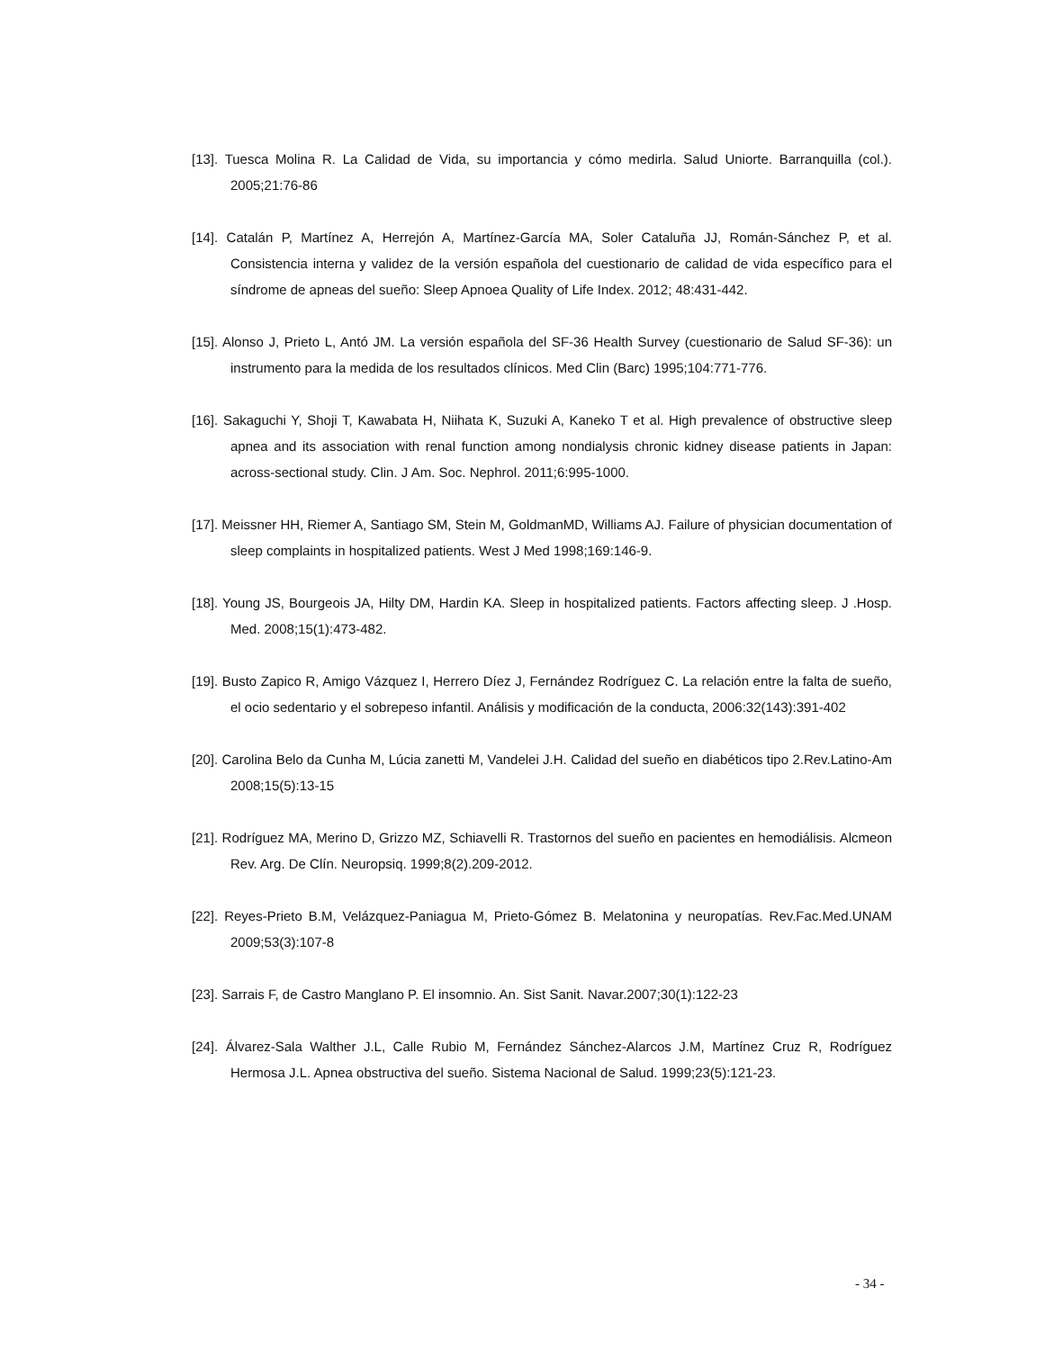[13]. Tuesca Molina R. La Calidad de Vida, su importancia y cómo medirla. Salud Uniorte. Barranquilla (col.). 2005;21:76-86
[14]. Catalán P, Martínez A, Herrejón A, Martínez-García MA, Soler Cataluña JJ, Román-Sánchez P, et al. Consistencia interna y validez de la versión española del cuestionario de calidad de vida específico para el síndrome de apneas del sueño: Sleep Apnoea Quality of Life Index. 2012; 48:431-442.
[15]. Alonso J, Prieto L, Antó JM. La versión española del SF-36 Health Survey (cuestionario de Salud SF-36): un instrumento para la medida de los resultados clínicos. Med Clin (Barc) 1995;104:771-776.
[16]. Sakaguchi Y, Shoji T, Kawabata H, Niihata K, Suzuki A, Kaneko T et al. High prevalence of obstructive sleep apnea and its association with renal function among nondialysis chronic kidney disease patients in Japan: across-sectional study. Clin. J Am. Soc. Nephrol. 2011;6:995-1000.
[17]. Meissner HH, Riemer A, Santiago SM, Stein M, GoldmanMD, Williams AJ. Failure of physician documentation of sleep complaints in hospitalized patients. West J Med 1998;169:146-9.
[18]. Young JS, Bourgeois JA, Hilty DM, Hardin KA. Sleep in hospitalized patients. Factors affecting sleep. J .Hosp. Med. 2008;15(1):473-482.
[19]. Busto Zapico R, Amigo Vázquez I, Herrero Díez J, Fernández Rodríguez C. La relación entre la falta de sueño, el ocio sedentario y el sobrepeso infantil. Análisis y modificación de la conducta, 2006:32(143):391-402
[20]. Carolina Belo da Cunha M, Lúcia zanetti M, Vandelei J.H. Calidad del sueño en diabéticos tipo 2.Rev.Latino-Am 2008;15(5):13-15
[21]. Rodríguez MA, Merino D, Grizzo MZ, Schiavelli R. Trastornos del sueño en pacientes en hemodiálisis. Alcmeon Rev. Arg. De Clín. Neuropsiq. 1999;8(2).209-2012.
[22]. Reyes-Prieto B.M, Velázquez-Paniagua M, Prieto-Gómez B. Melatonina y neuropatías. Rev.Fac.Med.UNAM 2009;53(3):107-8
[23]. Sarrais F, de Castro Manglano P. El insomnio. An. Sist Sanit. Navar.2007;30(1):122-23
[24]. Álvarez-Sala Walther J.L, Calle Rubio M, Fernández Sánchez-Alarcos J.M, Martínez Cruz R, Rodríguez Hermosa J.L. Apnea obstructiva del sueño. Sistema Nacional de Salud. 1999;23(5):121-23.
- 34 -